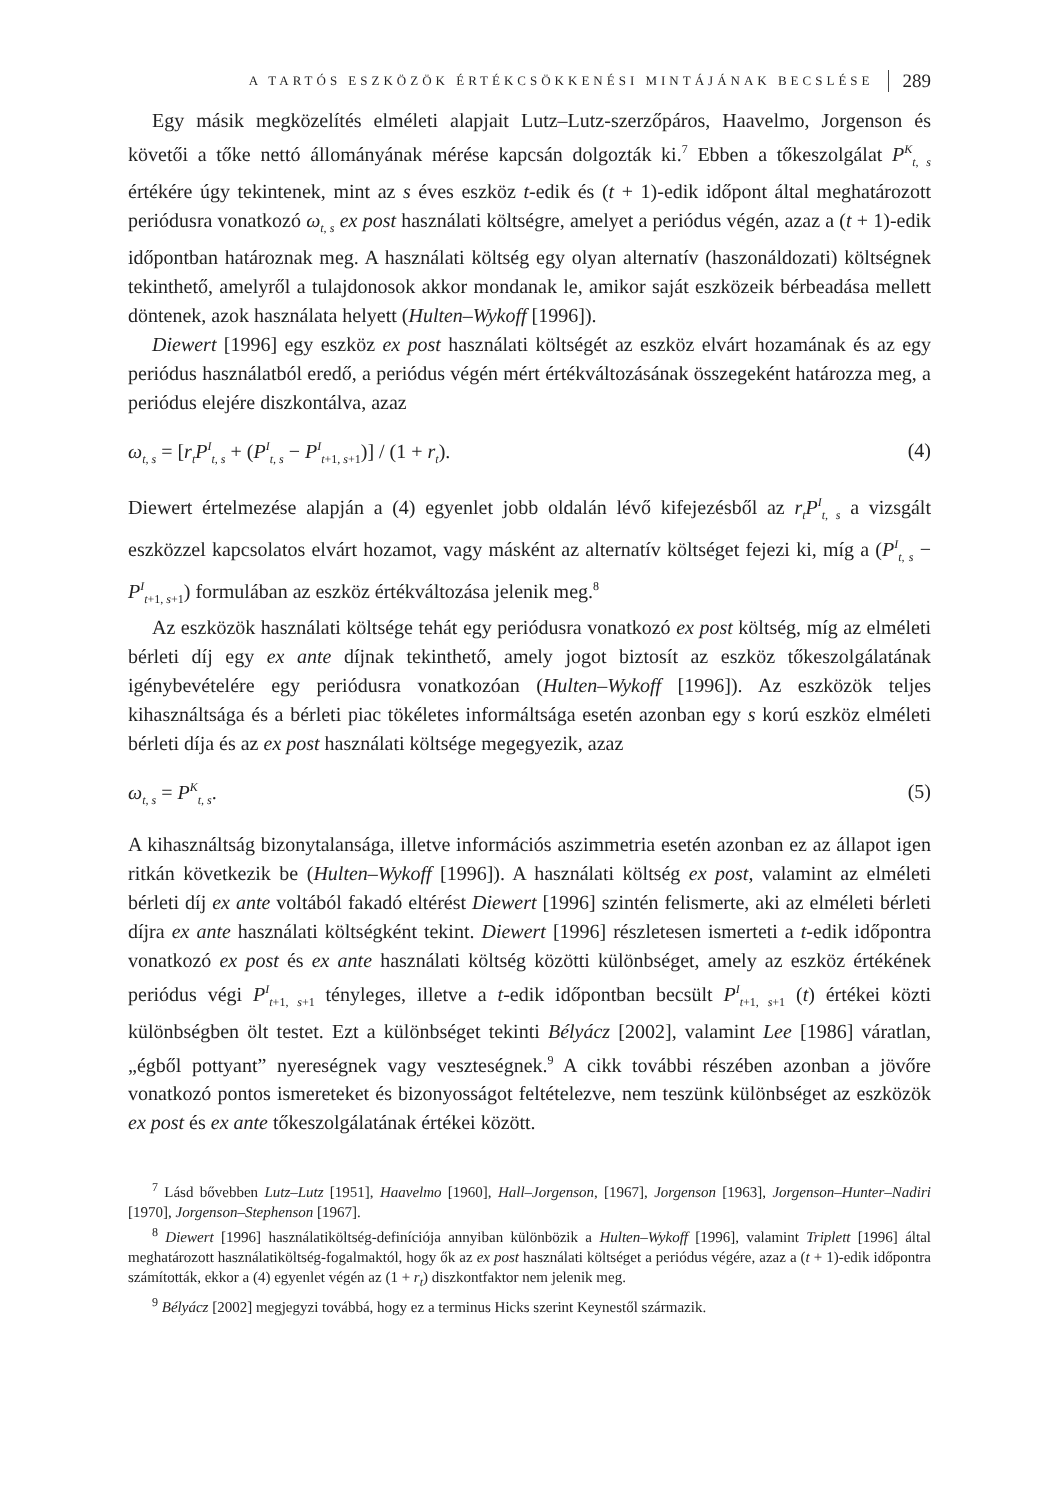A TARTÓS ESZKÖZÖK ÉRTÉKCSÖKKENÉSI MINTÁJÁNAK BECSLÉSE 289
Egy másik megközelítés elméleti alapjait Lutz–Lutz-szerzőpáros, Haavelmo, Jorgenson és követői a tőke nettó állományának mérése kapcsán dolgozták ki.<sup>7</sup> Ebben a tőkeszolgálat P<sup>K</sup><sub>t, s</sub> értékére úgy tekintenek, mint az s éves eszköz t-edik és (t + 1)-edik időpont által meghatározott periódusra vonatkozó ω<sub>t, s</sub> ex post használati költségre, amelyet a periódus végén, azaz a (t + 1)-edik időpontban határoznak meg. A használati költség egy olyan alternatív (haszonáldozati) költségnek tekinthető, amelyről a tulajdonosok akkor mondanak le, amikor saját eszközeik bérbeadása mellett döntenek, azok használata helyett (Hulten–Wykoff [1996]).
Diewert [1996] egy eszköz ex post használati költségét az eszköz elvárt hozamának és az egy periódus használatból eredő, a periódus végén mért értékváltozásának összegeként határozza meg, a periódus elejére diszkontálva, azaz
ω<sub>t, s</sub> = [r<sub>t</sub>P<sup>I</sup><sub>t, s</sub> + (P<sup>I</sup><sub>t, s</sub> − P<sup>I</sup><sub>t+1, s+1</sub>)] / (1 + r<sub>t</sub>). (4)
Diewert értelmezése alapján a (4) egyenlet jobb oldalán lévő kifejezésből az r<sub>t</sub>P<sup>I</sup><sub>t, s</sub> a vizsgált eszközzel kapcsolatos elvárt hozamot, vagy másként az alternatív költséget fejezi ki, míg a (P<sup>I</sup><sub>t, s</sub> − P<sup>I</sup><sub>t+1, s+1</sub>) formulában az eszköz értékváltozása jelenik meg.<sup>8</sup>
Az eszközök használati költsége tehát egy periódusra vonatkozó ex post költség, míg az elméleti bérleti díj egy ex ante díjnak tekinthető, amely jogot biztosít az eszköz tőkeszolgálatának igénybevételére egy periódusra vonatkozóan (Hulten–Wykoff [1996]). Az eszközök teljes kihasználtsága és a bérleti piac tökéletes informáltsága esetén azonban egy s korú eszköz elméleti bérleti díja és az ex post használati költsége megegyezik, azaz
ω<sub>t, s</sub> = P<sup>K</sup><sub>t, s</sub>. (5)
A kihasználtság bizonytalansága, illetve információs aszimmetria esetén azonban ez az állapot igen ritkán következik be (Hulten–Wykoff [1996]). A használati költség ex post, valamint az elméleti bérleti díj ex ante voltából fakadó eltérést Diewert [1996] szintén felismerte, aki az elméleti bérleti díjra ex ante használati költségként tekint. Diewert [1996] részletesen ismerteti a t-edik időpontra vonatkozó ex post és ex ante használati költség közötti különbséget, amely az eszköz értékének periódus végi P<sup>I</sup><sub>t+1, s+1</sub> tényleges, illetve a t-edik időpontban becsült P<sup>I</sup><sub>t+1, s+1</sub> (t) értékei közti különbségben ölt testet. Ezt a különbséget tekinti Bélyácz [2002], valamint Lee [1986] váratlan, „égből pottyant” nyereségnek vagy veszteségnek.<sup>9</sup> A cikk további részében azonban a jövőre vonatkozó pontos ismereteket és bizonyosságot feltételezve, nem teszünk különbséget az eszközök ex post és ex ante tőkeszolgálatának értékei között.
<sup>7</sup> Lásd bővebben Lutz–Lutz [1951], Haavelmo [1960], Hall–Jorgenson, [1967], Jorgenson [1963], Jorgenson–Hunter–Nadiri [1970], Jorgenson–Stephenson [1967].
<sup>8</sup> Diewert [1996] használatiköltség-definíciója annyiban különbözik a Hulten–Wykoff [1996], valamint Triplett [1996] által meghatározott használatiköltség-fogalmaktól, hogy ők az ex post használati költséget a periódus végére, azaz a (t + 1)-edik időpontra számították, ekkor a (4) egyenlet végén az (1 + r<sub>t</sub>) diszkontfaktor nem jelenik meg.
<sup>9</sup> Bélyácz [2002] megjegyzi továbbá, hogy ez a terminus Hicks szerint Keynestől származik.